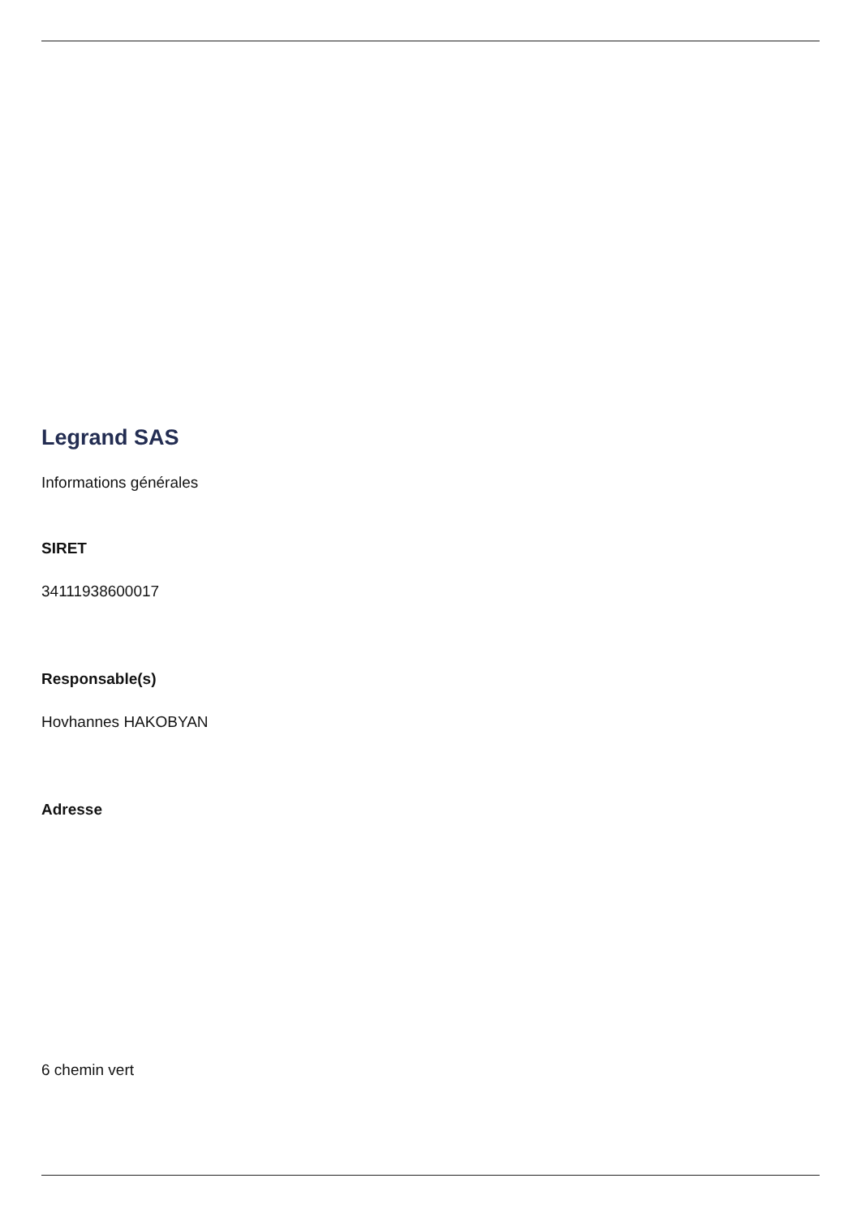Legrand SAS
Informations générales
SIRET
34111938600017
Responsable(s)
Hovhannes HAKOBYAN
Adresse
6 chemin vert